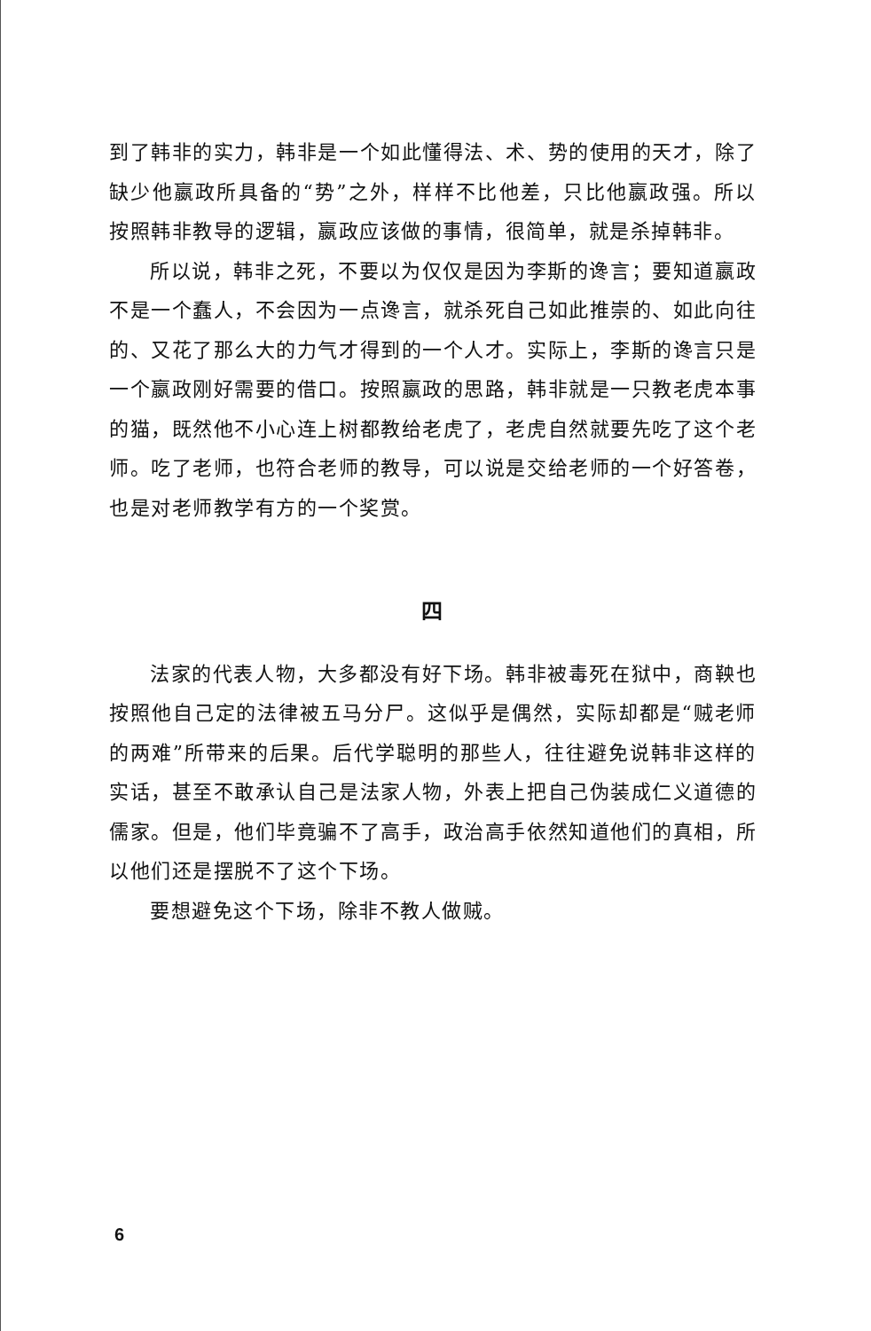到了韩非的实力，韩非是一个如此懂得法、术、势的使用的天才，除了缺少他嬴政所具备的“势”之外，样样不比他差，只比他嬴政强。所以按照韩非教导的逻辑，嬴政应该做的事情，很简单，就是杀掉韩非。
所以说，韩非之死，不要以为仅仅是因为李斯的谗言；要知道嬴政不是一个蠢人，不会因为一点谗言，就杀死自己如此推崇的、如此向往的、又花了那么大的力气才得到的一个人才。实际上，李斯的谗言只是一个嬴政刚好需要的借口。按照嬴政的思路，韩非就是一只教老虎本事的猫，既然他不小心连上树都教给老虎了，老虎自然就要先吃了这个老师。吃了老师，也符合老师的教导，可以说是交给老师的一个好答卷，也是对老师教学有方的一个奖赏。
四
法家的代表人物，大多都没有好下场。韩非被毒死在狱中，商鞅也按照他自己定的法律被五马分尸。这似乎是偶然，实际却都是“贼老师的两难”所带来的后果。后代学聪明的那些人，往往避免说韩非这样的实话，甚至不敢承认自己是法家人物，外表上把自己伪装成仁义道德的儒家。但是，他们毕竟骗不了高手，政治高手依然知道他们的真相，所以他们还是摆脱不了这个下场。
要想避免这个下场，除非不教人做贼。
6